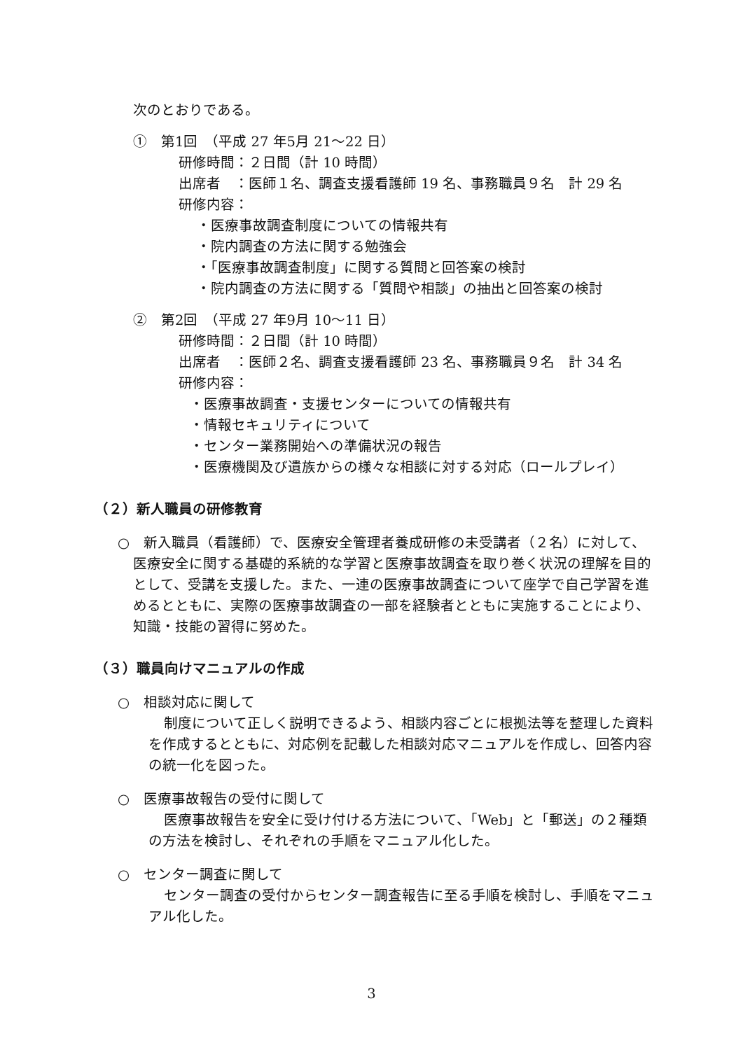次のとおりである。
①　第1回　（平成 27 年5月 21～22 日）
研修時間：２日間（計 10 時間）
出席者　：医師１名、調査支援看護師 19 名、事務職員９名　計 29 名
研修内容：
・医療事故調査制度についての情報共有
・院内調査の方法に関する勉強会
・「医療事故調査制度」に関する質問と回答案の検討
・院内調査の方法に関する「質問や相談」の抽出と回答案の検討
②　第2回　（平成 27 年9月 10～11 日）
研修時間：２日間（計 10 時間）
出席者　：医師２名、調査支援看護師 23 名、事務職員９名　計 34 名
研修内容：
・医療事故調査・支援センターについての情報共有
・情報セキュリティについて
・センター業務開始への準備状況の報告
・医療機関及び遺族からの様々な相談に対する対応（ロールプレイ）
（２）新人職員の研修教育
○　新入職員（看護師）で、医療安全管理者養成研修の未受講者（２名）に対して、医療安全に関する基礎的系統的な学習と医療事故調査を取り巻く状況の理解を目的として、受講を支援した。また、一連の医療事故調査について座学で自己学習を進めるとともに、実際の医療事故調査の一部を経験者とともに実施することにより、知識・技能の習得に努めた。
（３）職員向けマニュアルの作成
○　相談対応に関して
制度について正しく説明できるよう、相談内容ごとに根拠法等を整理した資料を作成するとともに、対応例を記載した相談対応マニュアルを作成し、回答内容の統一化を図った。
○　医療事故報告の受付に関して
医療事故報告を安全に受け付ける方法について、「Web」と「郵送」の２種類の方法を検討し、それぞれの手順をマニュアル化した。
○　センター調査に関して
センター調査の受付からセンター調査報告に至る手順を検討し、手順をマニュアル化した。
3